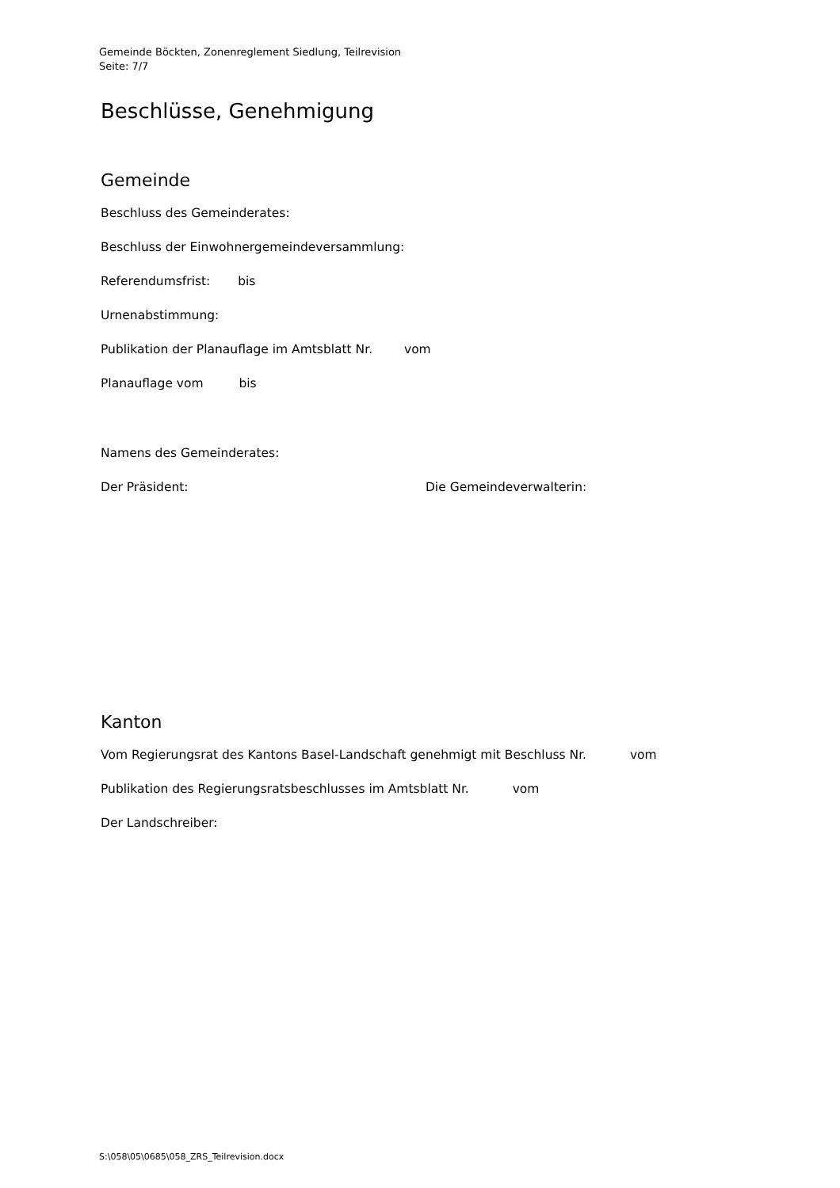Gemeinde Böckten, Zonenreglement Siedlung, Teilrevision
Seite: 7/7
Beschlüsse, Genehmigung
Gemeinde
Beschluss des Gemeinderates:
Beschluss der Einwohnergemeindeversammlung:
Referendumsfrist: bis
Urnenabstimmung:
Publikation der Planauflage im Amtsblatt Nr. vom
Planauflage vom bis
Namens des Gemeinderates:
Der Präsident: Die Gemeindeverwalterin:
Kanton
Vom Regierungsrat des Kantons Basel-Landschaft genehmigt mit Beschluss Nr. vom
Publikation des Regierungsratsbeschlusses im Amtsblatt Nr. vom
Der Landschreiber:
S:\058\05\0685\058_ZRS_Teilrevision.docx